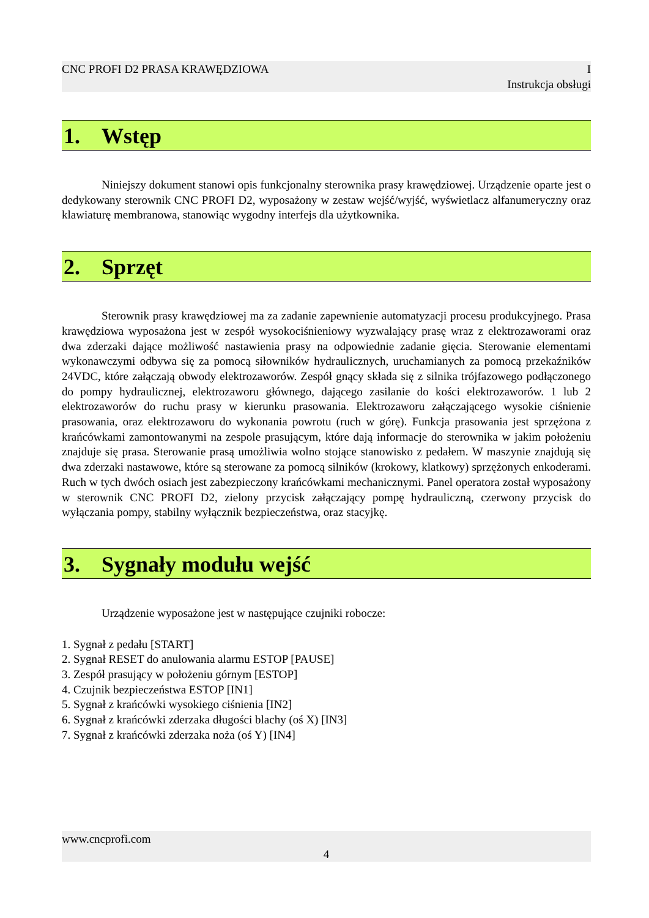CNC PROFI D2 PRASA KRAWĘDZIOWA I
Instrukcja obsługi
1. Wstęp
Niniejszy dokument stanowi opis funkcjonalny sterownika prasy krawędziowej. Urządzenie oparte jest o dedykowany sterownik CNC PROFI D2, wyposażony w zestaw wejść/wyjść, wyświetlacz alfanumeryczny oraz klawiaturę membranowa, stanowiąc wygodny interfejs dla użytkownika.
2. Sprzęt
Sterownik prasy krawędziowej ma za zadanie zapewnienie automatyzacji procesu produkcyjnego. Prasa krawędziowa wyposażona jest w zespół wysokociśnieniowy wyzwalający prasę wraz z elektrozaworami oraz dwa zderzaki dające możliwość nastawienia prasy na odpowiednie zadanie gięcia. Sterowanie elementami wykonawczymi odbywa się za pomocą siłowników hydraulicznych, uruchamianych za pomocą przekaźników 24VDC, które załączają obwody elektrozaworów. Zespół gnący składa się z silnika trójfazowego podłączonego do pompy hydraulicznej, elektrozaworu głównego, dającego zasilanie do kości elektrozaworów. 1 lub 2 elektrozaworów do ruchu prasy w kierunku prasowania. Elektrozaworu załączającego wysokie ciśnienie prasowania, oraz elektrozaworu do wykonania powrotu (ruch w górę). Funkcja prasowania jest sprzężona z krańcówkami zamontowanymi na zespole prasującym, które dają informacje do sterownika w jakim położeniu znajduje się prasa. Sterowanie prasą umożliwia wolno stojące stanowisko z pedałem. W maszynie znajdują się dwa zderzaki nastawowe, które są sterowane za pomocą silników (krokowy, klatkowy) sprzężonych enkoderami. Ruch w tych dwóch osiach jest zabezpieczony krańcówkami mechanicznymi. Panel operatora został wyposażony w sterownik CNC PROFI D2, zielony przycisk załączający pompę hydrauliczną, czerwony przycisk do wyłączania pompy, stabilny wyłącznik bezpieczeństwa, oraz stacyjkę.
3. Sygnały modułu wejść
Urządzenie wyposażone jest w następujące czujniki robocze:
1. Sygnał z pedału [START]
2. Sygnał RESET do anulowania alarmu ESTOP [PAUSE]
3. Zespół prasujący w położeniu górnym [ESTOP]
4. Czujnik bezpieczeństwa ESTOP [IN1]
5. Sygnał z krańcówki wysokiego ciśnienia [IN2]
6. Sygnał z krańcówki zderzaka długości blachy (oś X) [IN3]
7. Sygnał z krańcówki zderzaka noża (oś Y) [IN4]
www.cncprofi.com
4